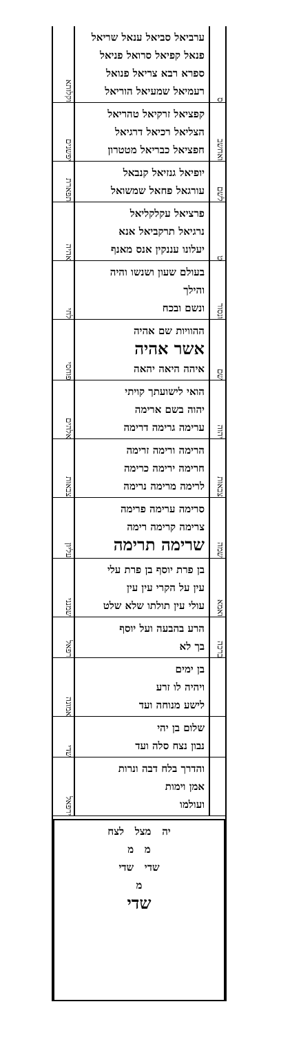ס
ערביאל סביאל ענאל שריאל
פנאל קפיאל סרואל פניאל
ספרא רבא צריאל פנואל
רעמיאל שמעיאל הוריאל
וקלותא
ואחשב
קפציאל זרקיאל טהריאל
הצליאל רכיאל דרגיאל
חפציאל כבריאל מטטרון
יפשנים
לשם
יופיאל גנזיאל קנבאל
עורגאל פחאל שמשואל
תפארת
ט
פרציאל עקלקליאל
נרגיאל תרקביאל אנא
יעלונו עננקין אנס מאנף
אהיה
ונסור
בעולם שעון ושנשו והיה
והילך
ונשם ובכח
לחי
שם
ההוויות שם אהיה
אשר אהיה
איהה היאה יהאה
פוחסי
יהוה
הואי לישועתך קויתי
יהוה בשם ארימה
ערימה גרימה דרימה
אלהים
צבאות
הרימה ורימה זרימה
חרימה ירימה כרימה
לרימה מרימה נרימה
צבאות
שמה
סרימה ערימה פרימה
צרימה קרימה רימה
שרימה תרימה
עליון
ואמא
בן פרת יוסף בן פרת עלי
עין על הקרי עין עין
עולי עין תולתו שלא שלט
שמנני
ברכה
הרע בהבעה ועל יוסף
בך לא
רפאל
בן ימים
ויהיה לו זרע
לישע מנוחה ועד
אמונה
שלום בן יהי
נבון נצח סלה ועד
שדי
והדרך בלח דבה ונרות
אמן וימות
ועולמו
ירפאל
יה מצל לצח
מ מ
שדי שדי
מ
שדי